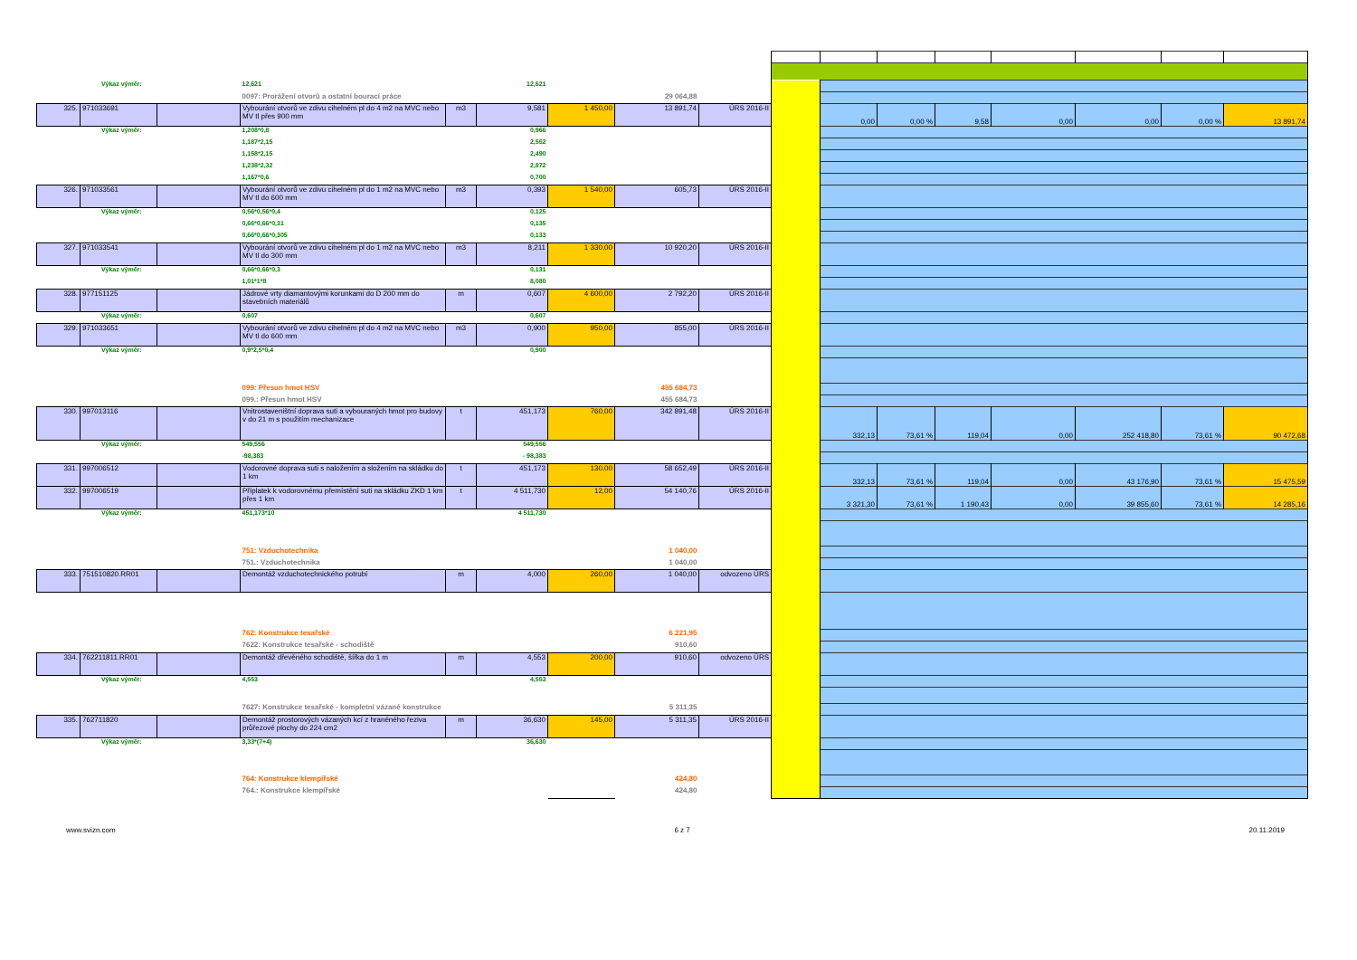| | Výkaz výměr: | | 12,621 | | 12,621 | | | | | | | | | | | |
| | | | 0097: Prorážení otvorů a ostatní bourací práce | | | | 29 064,88 | | | | | | | | | |
| 325. | 971033691 | | Vybourání otvorů ve zdivu cihelném pl do 4 m2 na MVC nebo MV tl přes 900 mm | m3 | 9,581 | 1 450,00 | 13 891,74 | ÚRS 2016-II | | 0,00 | 0,00 % | 9,58 | 0,00 | 0,00 | 0,00 % | 13 891,74 |
| | Výkaz výměr: | | 1,208*0,8 | | 0,966 | | | | | | | | | | | |
| | | | 1,187*2,15 | | 2,552 | | | | | | | | | | | |
| | | | 1,158*2,15 | | 2,490 | | | | | | | | | | | |
| | | | 1,238*2,32 | | 2,872 | | | | | | | | | | | |
| | | | 1,167*0,6 | | 0,700 | | | | | | | | | | | |
| 326. | 971033561 | | Vybourání otvorů ve zdivu cihelném pl do 1 m2 na MVC nebo MV tl do 600 mm | m3 | 0,393 | 1 540,00 | 605,73 | ÚRS 2016-II | | | | | | | | |
| | Výkaz výměr: | | 0,56*0,56*0,4 | | 0,125 | | | | | | | | | | | |
| | | | 0,66*0,66*0,31 | | 0,135 | | | | | | | | | | | |
| | | | 0,66*0,66*0,305 | | 0,133 | | | | | | | | | | | |
| 327. | 971033541 | | Vybourání otvorů ve zdivu cihelném pl do 1 m2 na MVC nebo MV tl do 300 mm | m3 | 8,211 | 1 330,00 | 10 920,20 | ÚRS 2016-II | | | | | | | | |
| | Výkaz výměr: | | 0,66*0,66*0,3 | | 0,131 | | | | | | | | | | | |
| | | | 1,01*1*8 | | 8,080 | | | | | | | | | | | |
| 328. | 977151125 | | Jádrové vrty diamantovými korunkami do D 200 mm do stavebních materiálů | m | 0,607 | 4 600,00 | 2 792,20 | ÚRS 2016-II | | | | | | | | |
| | Výkaz výměr: | | 0,607 | | 0,607 | | | | | | | | | | | |
| 329. | 971033651 | | Vybourání otvorů ve zdivu cihelném pl do 4 m2 na MVC nebo MV tl do 600 mm | m3 | 0,900 | 950,00 | 855,00 | ÚRS 2016-II | | | | | | | | |
| | Výkaz výměr: | | 0,9*2,5*0,4 | | 0,900 | | | | | | | | | | | |
| | | | 099: Přesun hmot HSV | | | | 455 684,73 | | | | | | | | | |
| | | | 099.: Přesun hmot HSV | | | | 455 684,73 | | | | | | | | | |
| 330. | 997013116 | | Vnitrostaveništní doprava suti a vybouraných hmot pro budovy v do 21 m s použitím mechanizace | t | 451,173 | 760,00 | 342 891,48 | ÚRS 2016-II | | 332,13 | 73,61 % | 119,04 | 0,00 | 252 418,80 | 73,61 % | 90 472,68 |
| | Výkaz výměr: | | 549,556 | | 549,556 | | | | | | | | | | | |
| | | | -98,383 | | - 98,383 | | | | | | | | | | | |
| 331. | 997006512 | | Vodorovné doprava suti s naložením a složením na skládku do 1 km | t | 451,173 | 130,00 | 58 652,49 | ÚRS 2016-II | | 332,13 | 73,61 % | 119,04 | 0,00 | 43 176,90 | 73,61 % | 15 475,59 |
| 332. | 997006519 | | Příplatek k vodorovnému přemístění suti na skládku ZKD 1 km přes 1 km | t | 4 511,730 | 12,00 | 54 140,76 | ÚRS 2016-II | | 3 321,30 | 73,61 % | 1 190,43 | 0,00 | 39 855,60 | 73,61 % | 14 285,16 |
| | Výkaz výměr: | | 451,173*10 | | 4 511,730 | | | | | | | | | | | |
| | | | 751: Vzduchotechnika | | | | 1 040,00 | | | | | | | | | |
| | | | 751.: Vzduchotechnika | | | | 1 040,00 | | | | | | | | | |
| 333. | 751510820.RR01 | | Demontáž vzduchotechnického potrubí | m | 4,000 | 260,00 | 1 040,00 | odvozeno ÚRS | | | | | | | | |
| | | | 762: Konstrukce tesařské | | | | 6 221,95 | | | | | | | | | |
| | | | 7622: Konstrukce tesařské - schodiště | | | | 910,60 | | | | | | | | | |
| 334. | 762211811.RR01 | | Demontáž dřevěného schodiště, šířka do 1 m | m | 4,553 | 200,00 | 910,60 | odvozeno ÚRS | | | | | | | | |
| | Výkaz výměr: | | 4,553 | | 4,553 | | | | | | | | | | | |
| | | | 7627: Konstrukce tesařské - kompletní vázané konstrukce | | | | 5 311,35 | | | | | | | | | |
| 335. | 762711820 | | Demontáž prostorových vázaných kcí z hraněného řeziva průřezové plochy do 224 cm2 | m | 36,630 | 145,00 | 5 311,35 | ÚRS 2016-II | | | | | | | | |
| | Výkaz výměr: | | 3,33*(7+4) | | 36,630 | | | | | | | | | | | |
| | | | 764: Konstrukce klempířské | | | | 424,80 | | | | | | | | | |
| | | | 764.: Konstrukce klempířské | | | | 424,80 | | | | | | | | | |
www.svizn.com 6 z 7 20.11.2019